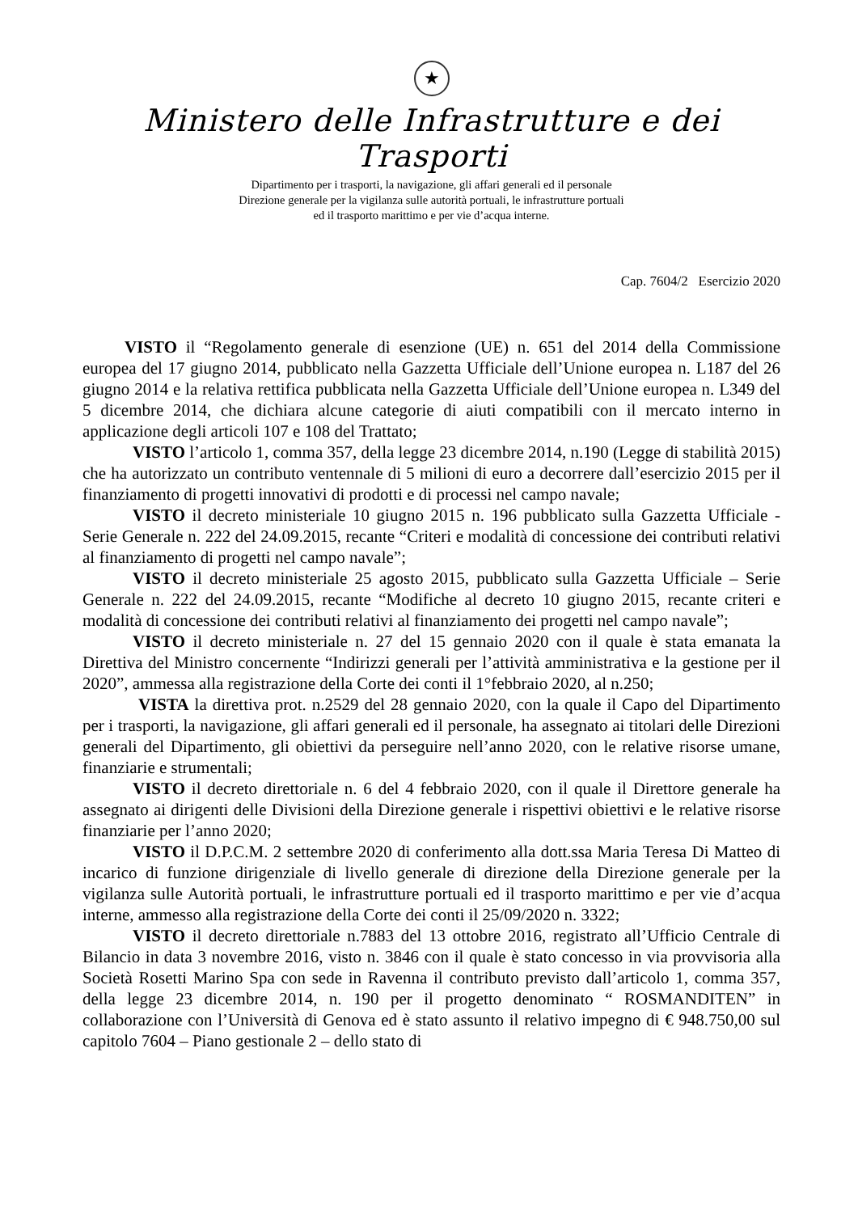★
Ministero delle Infrastrutture e dei Trasporti
Dipartimento per i trasporti, la navigazione, gli affari generali ed il personale
Direzione generale per la vigilanza sulle autorità portuali, le infrastrutture portuali
ed il trasporto marittimo e per vie d’acqua interne.
Cap. 7604/2 Esercizio 2020
VISTO il “Regolamento generale di esenzione (UE) n. 651 del 2014 della Commissione europea del 17 giugno 2014, pubblicato nella Gazzetta Ufficiale dell’Unione europea n. L187 del 26 giugno 2014 e la relativa rettifica pubblicata nella Gazzetta Ufficiale dell’Unione europea n. L349 del 5 dicembre 2014, che dichiara alcune categorie di aiuti compatibili con il mercato interno in applicazione degli articoli 107 e 108 del Trattato;
VISTO l’articolo 1, comma 357, della legge 23 dicembre 2014, n.190 (Legge di stabilità 2015) che ha autorizzato un contributo ventennale di 5 milioni di euro a decorrere dall’esercizio 2015 per il finanziamento di progetti innovativi di prodotti e di processi nel campo navale;
VISTO il decreto ministeriale 10 giugno 2015 n. 196 pubblicato sulla Gazzetta Ufficiale - Serie Generale n. 222 del 24.09.2015, recante “Criteri e modalità di concessione dei contributi relativi al finanziamento di progetti nel campo navale”;
VISTO il decreto ministeriale 25 agosto 2015, pubblicato sulla Gazzetta Ufficiale – Serie Generale n. 222 del 24.09.2015, recante “Modifiche al decreto 10 giugno 2015, recante criteri e modalità di concessione dei contributi relativi al finanziamento dei progetti nel campo navale”;
VISTO il decreto ministeriale n. 27 del 15 gennaio 2020 con il quale è stata emanata la Direttiva del Ministro concernente “Indirizzi generali per l’attività amministrativa e la gestione per il 2020”, ammessa alla registrazione della Corte dei conti il 1°febbraio 2020, al n.250;
VISTA la direttiva prot. n.2529 del 28 gennaio 2020, con la quale il Capo del Dipartimento per i trasporti, la navigazione, gli affari generali ed il personale, ha assegnato ai titolari delle Direzioni generali del Dipartimento, gli obiettivi da perseguire nell’anno 2020, con le relative risorse umane, finanziarie e strumentali;
VISTO il decreto direttoriale n. 6 del 4 febbraio 2020, con il quale il Direttore generale ha assegnato ai dirigenti delle Divisioni della Direzione generale i rispettivi obiettivi e le relative risorse finanziarie per l’anno 2020;
VISTO il D.P.C.M. 2 settembre 2020 di conferimento alla dott.ssa Maria Teresa Di Matteo di incarico di funzione dirigenziale di livello generale di direzione della Direzione generale per la vigilanza sulle Autorità portuali, le infrastrutture portuali ed il trasporto marittimo e per vie d’acqua interne, ammesso alla registrazione della Corte dei conti il 25/09/2020 n. 3322;
VISTO il decreto direttoriale n.7883 del 13 ottobre 2016, registrato all’Ufficio Centrale di Bilancio in data 3 novembre 2016, visto n. 3846 con il quale è stato concesso in via provvisoria alla Società Rosetti Marino Spa con sede in Ravenna il contributo previsto dall’articolo 1, comma 357, della legge 23 dicembre 2014, n. 190 per il progetto denominato “ ROSMANDITEN” in collaborazione con l’Università di Genova ed è stato assunto il relativo impegno di € 948.750,00 sul capitolo 7604 – Piano gestionale 2 – dello stato di